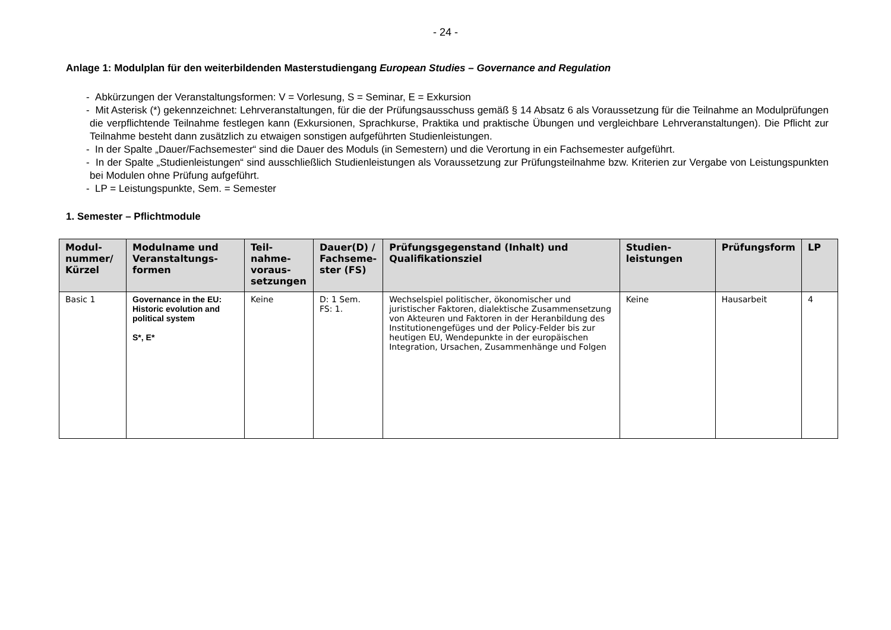- 24 -
Anlage 1: Modulplan für den weiterbildenden Masterstudiengang European Studies – Governance and Regulation
- Abkürzungen der Veranstaltungsformen: V = Vorlesung, S = Seminar, E = Exkursion
- Mit Asterisk (*) gekennzeichnet: Lehrveranstaltungen, für die der Prüfungsausschuss gemäß § 14 Absatz 6 als Voraussetzung für die Teilnahme an Modulprüfungen die verpflichtende Teilnahme festlegen kann (Exkursionen, Sprachkurse, Praktika und praktische Übungen und vergleichbare Lehrveranstaltungen). Die Pflicht zur Teilnahme besteht dann zusätzlich zu etwaigen sonstigen aufgeführten Studienleistungen.
- In der Spalte „Dauer/Fachsemester“ sind die Dauer des Moduls (in Semestern) und die Verortung in ein Fachsemester aufgeführt.
- In der Spalte „Studienleistungen“ sind ausschließlich Studienleistungen als Voraussetzung zur Prüfungsteilnahme bzw. Kriterien zur Vergabe von Leistungspunkten bei Modulen ohne Prüfung aufgeführt.
- LP = Leistungspunkte, Sem. = Semester
1. Semester – Pflichtmodule
| Modul-nummer/ Kürzel | Modulname und Veranstaltungs-formen | Teil-nahme-voraus-setzungen | Dauer(D) / Fachseme-ster (FS) | Prüfungsgegenstand (Inhalt) und Qualifikationsziel | Studien-leistungen | Prüfungsform | LP |
| --- | --- | --- | --- | --- | --- | --- | --- |
| Basic 1 | Governance in the EU: Historic evolution and political system S*, E* | Keine | D: 1 Sem. FS: 1. | Wechselspiel politischer, ökonomischer und juristischer Faktoren, dialektische Zusammensetzung von Akteuren und Faktoren in der Heranbildung des Institutionengefüges und der Policy-Felder bis zur heutigen EU, Wendepunkte in der europäischen Integration, Ursachen, Zusammenhänge und Folgen | Keine | Hausarbeit | 4 |